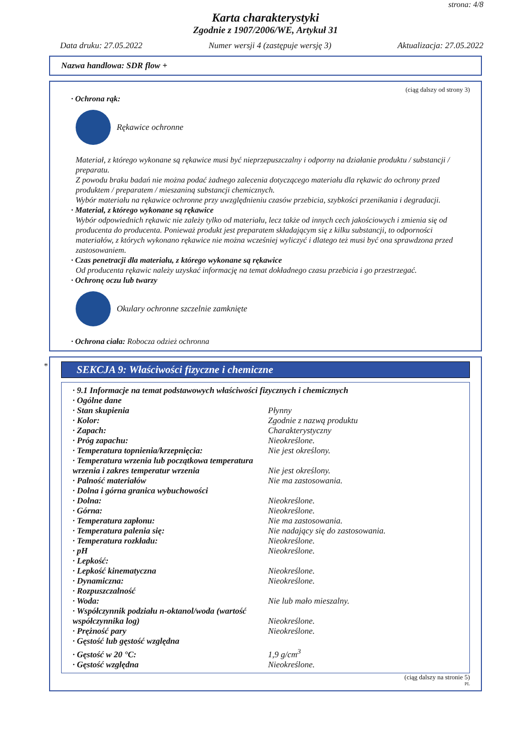strona: 4/8
Karta charakterystyki
Zgodnie z 1907/2006/WE, Artykuł 31
Data druku: 27.05.2022 Numer wersji 4 (zastępuje wersję 3) Aktualizacja: 27.05.2022
Nazwa handlowa: SDR flow +
(ciąg dalszy od strony 3)
· Ochrona rąk:
Rękawice ochronne
Materiał, z którego wykonane są rękawice musi być nieprzepuszczalny i odporny na działanie produktu / substancji / preparatu.
Z powodu braku badań nie można podać żadnego zalecenia dotyczącego materiału dla rękawic do ochrony przed produktem / preparatem / mieszaniną substancji chemicznych.
Wybór materiału na rękawice ochronne przy uwzględnieniu czasów przebicia, szybkości przenikania i degradacji.
· Materiał, z którego wykonane są rękawice
Wybór odpowiednich rękawic nie zależy tylko od materiału, lecz także od innych cech jakościowych i zmienia się od producenta do producenta. Ponieważ produkt jest preparatem składającym się z kilku substancji, to odporności materiałów, z których wykonano rękawice nie można wcześniej wyliczyć i dlatego też musi być ona sprawdzona przed zastosowaniem.
· Czas penetracji dla materiału, z którego wykonane są rękawice
Od producenta rękawic należy uzyskać informację na temat dokładnego czasu przebicia i go przestrzegać.
· Ochronę oczu lub twarzy
Okulary ochronne szczelnie zamknięte
· Ochrona ciała: Robocza odzież ochronna
*
SEKCJA 9: Właściwości fizyczne i chemiczne
| · 9.1 Informacje na temat podstawowych właściwości fizycznych i chemicznych | |
| · Ogólne dane | |
| · Stan skupienia | Płynny |
| · Kolor: | Zgodnie z nazwą produktu |
| · Zapach: | Charakterystyczny |
| · Próg zapachu: | Nieokreślone. |
| · Temperatura topnienia/krzepnięcia: | Nie jest określony. |
| · Temperatura wrzenia lub początkowa temperatura wrzenia i zakres temperatur wrzenia | Nie jest określony. |
| · Palność materiałów | Nie ma zastosowania. |
| · Dolna i górna granica wybuchowości | |
| · Dolna: | Nieokreślone. |
| · Górna: | Nieokreślone. |
| · Temperatura zapłonu: | Nie ma zastosowania. |
| · Temperatura palenia się: | Nie nadający się do zastosowania. |
| · Temperatura rozkładu: | Nieokreślone. |
| · pH | Nieokreślone. |
| · Lepkość: | |
| · Lepkość kinematyczna | Nieokreślone. |
| · Dynamiczna: | Nieokreślone. |
| · Rozpuszczalność | |
| · Woda: | Nie lub mało mieszalny. |
| · Współczynnik podziału n-oktanol/woda (wartość współczynnika log) | Nieokreślone. |
| · Prężność pary | Nieokreślone. |
| · Gęstość lub gęstość względna | |
| · Gęstość w 20 °C: | 1,9 g/cm<sup>3</sup> |
| · Gęstość względna | Nieokreślone. |
(ciąg dalszy na stronie 5)
PL